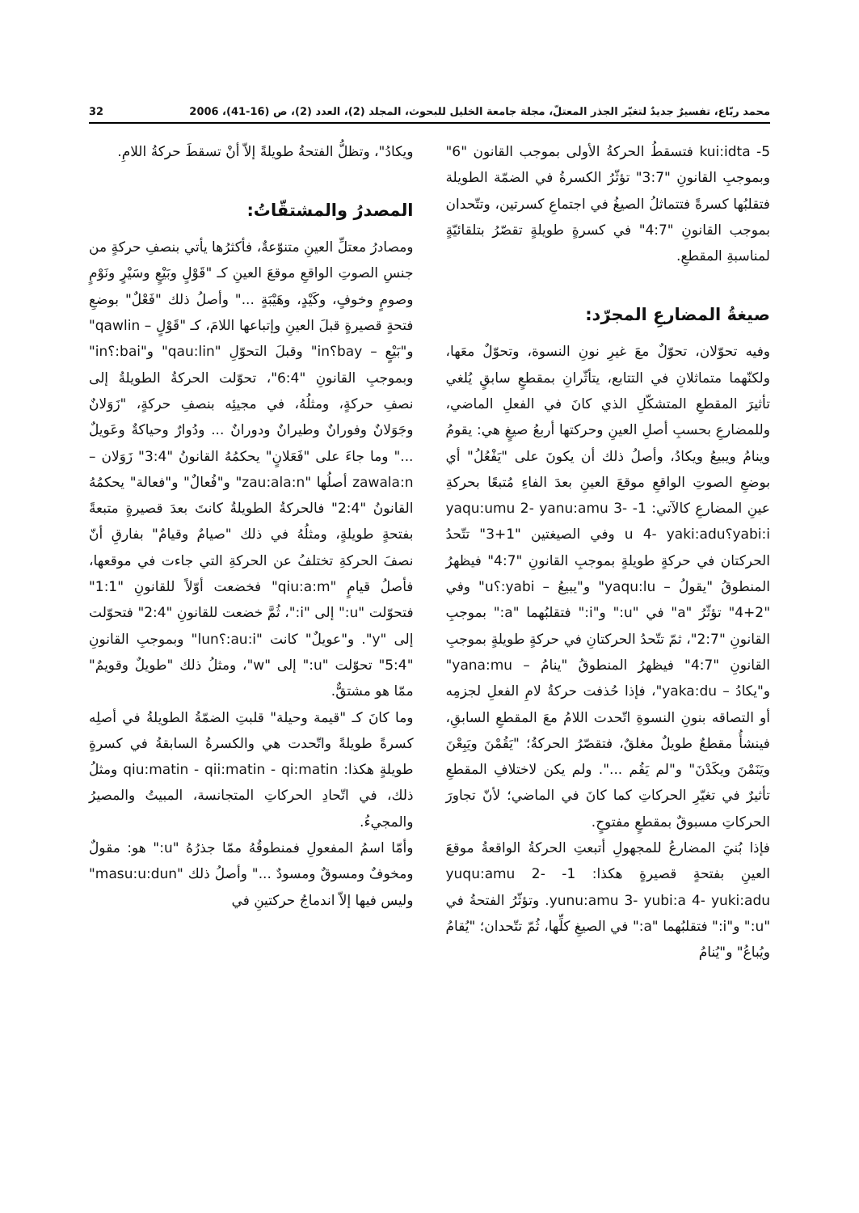محمد ربّاع، تفسيرٌ جديدٌ لتغيّر الجذر المعتلّ، مجلة جامعة الخليل للبحوث، المجلد (2)، العدد (2)، ص (16-41)، 2006 32
5- kui:idta فتسقطُ الحركةُ الأولى بموجب القانون "6" وبموجبِ القانونِ "3:7" تؤثّرُ الكسرةُ في الضمّة الطويلة فتقلبُها كسرةً فتتماثلُ الصيغُ في اجتماعِ كسرتين، وتتّحدان بموجب القانونِ "4:7" في كسرةٍ طويلةٍ تقصّرُ بتلقائيّةٍ لمناسبةِ المقطعِ.
صيغةُ المضارعِ المجرّد:
وفيه تحوّلان، تحوّلٌ معَ غيرِ نونِ النسوة، وتحوّلٌ معَها، ولكنّهما متماثلانِ في التتابع، يتأثّرانِ بمقطعٍ سابقٍ يُلغي تأثيرَ المقطعِ المتشكّلِ الذي كانَ في الفعلِ الماضي، وللمضارعِ بحسبِ أصلِ العينِ وحركتها أربعُ صيغٍ هي: يقومُ وينامُ ويبيعُ ويكادُ، وأصلُ ذلك أن يكونَ على "يَفْعُلُ" أي بوضعِ الصوتِ الواقعِ موقعَ العينِ بعدَ الفاءِ مُتبعًا بحركةِ عينِ المضارعِ كالآتي: 1- yaqu:umu 2- yanu:amu 3- yabi:i؟u 4- yaki:adu وفي الصيغتين "1+3" تتّحدُ الحركتان في حركةٍ طويلةٍ بموجبِ القانونِ "4:7" فيظهرُ المنطوقُ "يقولُ – yaqu:lu" و"يبيعُ – yabi:؟u" وفي "2+4" تؤثّرُ "a" في "u:" و"i:" فتقلبُهما "a:" بموجبِ القانونِ "2:7"، ثمّ تتّحدُ الحركتانِ في حركةٍ طويلةٍ بموجبِ القانونِ "4:7" فيظهرُ المنطوقُ "ينامُ – yana:mu" و"يكادُ – yaka:du"، فإذا حُذفت حركةُ لامِ الفعلِ لجزمِه أو التصاقه بنونِ النسوةِ اتّحدت اللامُ معَ المقطعِ السابقِ، فينشأُ مقطعٌ طويلٌ مغلقٌ، فتقصّرُ الحركةُ؛ "يَقُمْنَ ويَبِعْنَ ويَنَمْنَ ويكَدْنَ" و"لم يَقُم ...". ولم يكن لاختلافِ المقطعِ تأثيرٌ في تغيّرِ الحركاتِ كما كانَ في الماضي؛ لأنّ تجاورَ الحركاتِ مسبوقٌ بمقطعٍ مفتوحٍ.
فإذا بُنيَ المضارعُ للمجهولِ أتبعتِ الحركةُ الواقعةُ موقعَ العينِ بفتحةٍ قصيرةٍ هكذا: 1- yuqu:amu 2- yunu:amu 3- yubi:a 4- yuki:adu. وتؤثّرُ الفتحةُ في "u:" و"i:" فتقلبُهما "a:" في الصيغِ كلِّها، ثُمّ تتّحدان؛ "يُقامُ ويُباعُ" و"يُنامُ
ويكادُ"، وتظلُّ الفتحةُ طويلةً إلاّ أنْ تسقطَ حركةُ اللامِ.
المصدرُ والمشتقّاتُ:
ومصادرُ معتلِّ العينِ متنوّعةٌ، فأكثرُها يأتي بنصفِ حركةٍ من جنسِ الصوتِ الواقعِ موقعَ العينِ كـ "قَوْلٍ وبَيْعٍ وسَيْرٍ ونَوْمٍ وصومٍ وخوفٍ، وكَيْدٍ، وهَيْبَةٍ ..." وأصلُ ذلك "فَعْلٌ" بوضعِ فتحةٍ قصيرةٍ قبلَ العينِ وإتباعها اللامَ، كـ "قَوْلٍ – qawlin" و"بَيْعٍ – bay؟in" وقبلَ التحوّلِ "qau:lin" و"bai:؟in" وبموجبِ القانونِ "6:4"، تحوّلت الحركةُ الطويلةُ إلى نصفِ حركةٍ، ومثلُهُ، في مجيئِه بنصفِ حركةٍ، "زَوَلانٌ وجَوَلانٌ وفورانٌ وطيرانٌ ودورانٌ ... ودُوارٌ وحياكةٌ وعَويلٌ ..." وما جاءَ على "فَعَلانٍ" يحكمُهُ القانونُ "3:4" زَوَلان – zawala:n أصلُها "zau:ala:n" و"فُعالٌ" و"فعالة" يحكمُهُ القانونُ "2:4" فالحركةُ الطويلةُ كانتَ بعدَ قصيرةٍ متبعةً بفتحةٍ طويلةٍ، ومثلُهُ في ذلك "صيامٌ وقيامٌ" بفارقِ أنّ نصفَ الحركةِ تختلفُ عن الحركةِ التي جاءت في موقعها، فأصلُ قيامٍ "qiu:a:m" فخضعت أوّلاً للقانونِ "1:1" فتحوّلت "u:" إلى "i:"، ثُمَّ خضعت للقانونِ "2:4" فتحوّلت إلى "y". و"عويلٌ" كانت "au:i:؟lun" وبموجبِ القانونِ "5:4" تحوّلت "u:" إلى "w"، ومثلُ ذلك "طويلٌ وقويمٌ" ممّا هو مشتقٌّ.
وما كانَ كـ "قيمة وحيلة" قلبتِ الضمّةُ الطويلةُ في أصلِه كسرةً طويلةً واتّحدت هي والكسرةُ السابقةُ في كسرةٍ طويلةٍ هكذا: qiu:matin - qii:matin - qi:matin ومثلُ ذلك، في اتّحادِ الحركاتِ المتجانسة، المبيتُ والمصيرُ والمجيءُ.
وأمّا اسمُ المفعولِ فمنطوقُهُ ممّا جذرُهُ "u:" هو: مقولٌ ومخوفٌ ومسوقٌ ومسودٌ ..." وأصلُ ذلك "masu:u:dun" وليس فيها إلاّ اندماجُ حركتينِ في